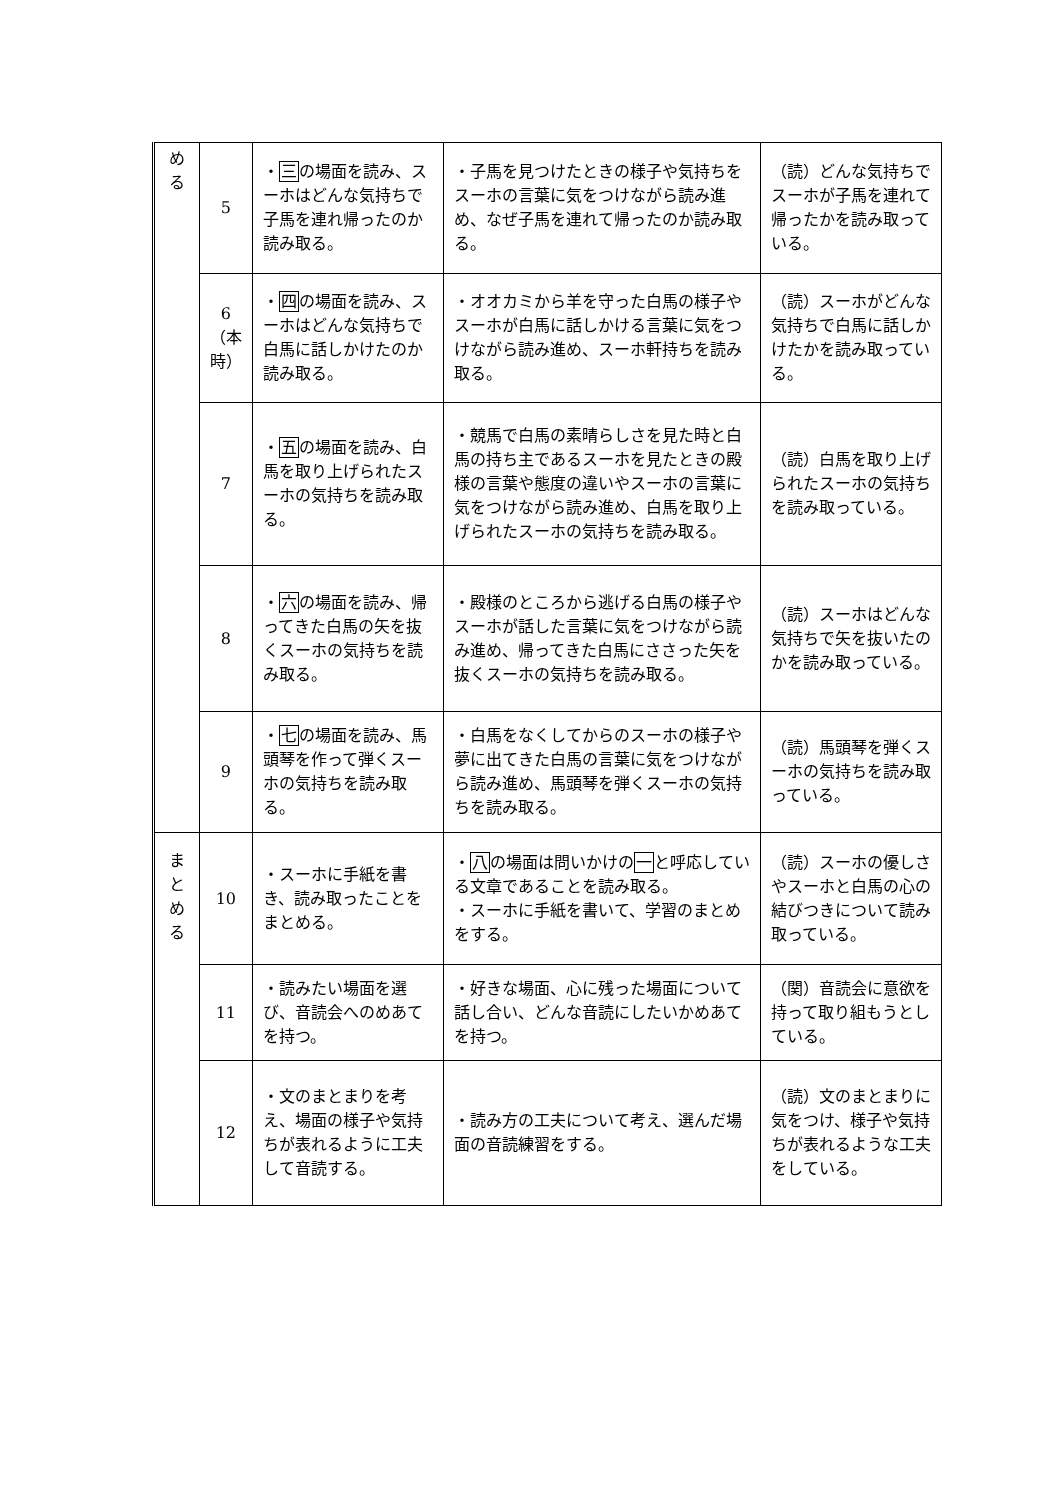| め る | 5 | ・ 三 の場面を読み、スーホはどんな気持ちで子馬を連れ帰ったのか読み取る。 | ・子馬を見つけたときの様子や気持ちをスーホの言葉に気をつけながら読み進め、なぜ子馬を連れて帰ったのか読み取る。 | （読）どんな気持ちでスーホが子馬を連れて帰ったかを読み取っている。 |
| | 6 （本時） | ・ 四 の場面を読み、スーホはどんな気持ちで白馬に話しかけたのか読み取る。 | ・オオカミから羊を守った白馬の様子やスーホが白馬に話しかける言葉に気をつけながら読み進め、スーホ軒持ちを読み取る。 | （読）スーホがどんな気持ちで白馬に話しかけたかを読み取っている。 |
| | 7 | ・ 五 の場面を読み、白馬を取り上げられたスーホの気持ちを読み取る。 | ・競馬で白馬の素晴らしさを見た時と白馬の持ち主であるスーホを見たときの殿様の言葉や態度の違いやスーホの言葉に気をつけながら読み進め、白馬を取り上げられたスーホの気持ちを読み取る。 | （読）白馬を取り上げられたスーホの気持ちを読み取っている。 |
| | 8 | ・ 六 の場面を読み、帰ってきた白馬の矢を抜くスーホの気持ちを読み取る。 | ・殿様のところから逃げる白馬の様子やスーホが話した言葉に気をつけながら読み進め、帰ってきた白馬にささった矢を抜くスーホの気持ちを読み取る。 | （読）スーホはどんな気持ちで矢を抜いたのかを読み取っている。 |
| | 9 | ・ 七 の場面を読み、馬頭琴を作って弾くスーホの気持ちを読み取る。 | ・白馬をなくしてからのスーホの様子や夢に出てきた白馬の言葉に気をつけながら読み進め、馬頭琴を弾くスーホの気持ちを読み取る。 | （読）馬頭琴を弾くスーホの気持ちを読み取っている。 |
| ま と め る | 10 | ・スーホに手紙を書き、読み取ったことをまとめる。 | ・ 八 の場面は問いかけの 一 と呼応している文章であることを読み取る。 ・スーホに手紙を書いて、学習のまとめをする。 | （読）スーホの優しさやスーホと白馬の心の結びつきについて読み取っている。 |
| | 11 | ・読みたい場面を選び、音読会へのめあてを持つ。 | ・好きな場面、心に残った場面について話し合い、どんな音読にしたいかめあてを持つ。 | （関）音読会に意欲を持って取り組もうとしている。 |
| | 12 | ・文のまとまりを考え、場面の様子や気持ちが表れるように工夫して音読する。 | ・読み方の工夫について考え、選んだ場面の音読練習をする。 | （読）文のまとまりに気をつけ、様子や気持ちが表れるような工夫をしている。 |